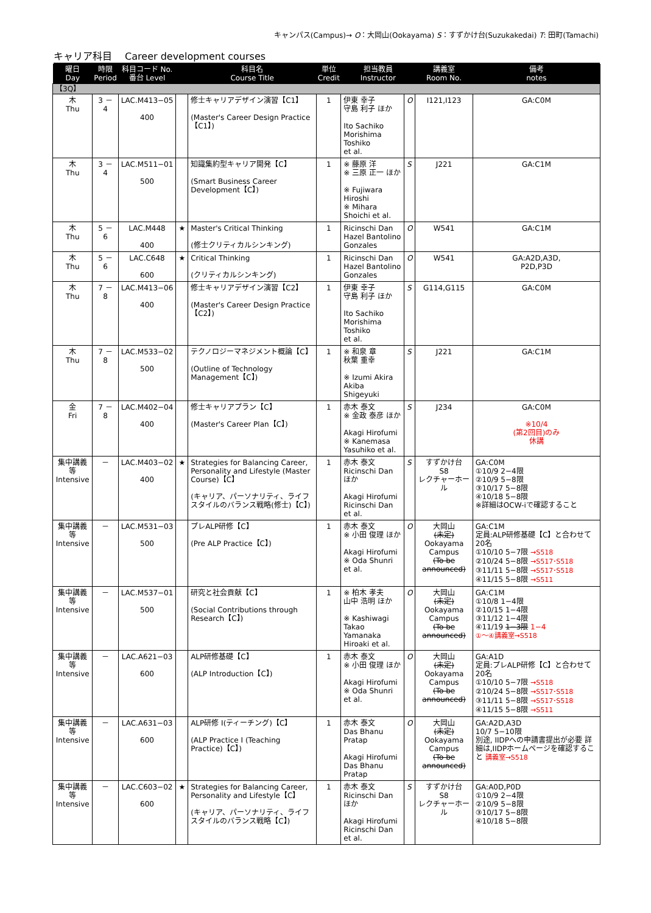キャンパス(Campus)→ O：大岡山(Ookayama) S：すずかけ台(Suzukakedai) T: 田町(Tamachi)
キャリア科目　 Career development courses
| 曜日 Day | 時限 Period | 科目コード No. 番台 Level | | 科目名 Course Title | 単位 Credit | 担当教員 Instructor | | 講義室 Room No. | 備考 notes |
| --- | --- | --- | --- | --- | --- | --- | --- | --- | --- |
| 【3Q】 | | | | | | | | | |
| 木 Thu | 3 － 4 | LAC.M413−05 400 | | 修士キャリアデザイン演習【C1】 (Master's Career Design Practice【C1】) | 1 | 伊東 幸子 守島 利子 ほか Ito Sachiko Morishima Toshiko et al. | O | I121,I123 | GA:C0M |
| 木 Thu | 3 － 4 | LAC.M511−01 500 | | 知識集約型キャリア開発【C】 (Smart Business Career Development【C】) | 1 | ※ 藤原 洋 ※ 三原 正一 ほか ※ Fujiwara Hiroshi ※ Mihara Shoichi et al. | S | J221 | GA:C1M |
| 木 Thu | 5 － 6 | LAC.M448 400 | ★ | Master's Critical Thinking (修士クリティカルシンキング) | 1 | Ricinschi Dan Hazel Bantolino Gonzales | O | W541 | GA:C1M |
| 木 Thu | 5 － 6 | LAC.C648 600 | ★ | Critical Thinking (クリティカルシンキング) | 1 | Ricinschi Dan Hazel Bantolino Gonzales | O | W541 | GA:A2D,A3D, P2D,P3D |
| 木 Thu | 7 － 8 | LAC.M413−06 400 | | 修士キャリアデザイン演習【C2】 (Master's Career Design Practice【C2】) | 1 | 伊東 幸子 守島 利子 ほか Ito Sachiko Morishima Toshiko et al. | S | G114,G115 | GA:C0M |
| 木 Thu | 7 － 8 | LAC.M533−02 500 | | テクノロジーマネジメント概論【C】 (Outline of Technology Management【C】) | 1 | ※ 和泉 章 秋葉 重幸 ※ Izumi Akira Akiba Shigeyuki | S | J221 | GA:C1M |
| 金 Fri | 7 － 8 | LAC.M402−04 400 | | 修士キャリアプラン【C】 (Master's Career Plan【C】) | 1 | 赤木 泰文 ※ 金政 泰彦 ほか Akagi Hirofumi ※ Kanemasa Yasuhiko et al. | S | J234 | GA:C0M ※10/4 (第2回目)のみ 休講 |
| 集中講義等 Intensive | － | LAC.M403−02 400 | ★ | Strategies for Balancing Career, Personality and Lifestyle (Master Course)【C】 (キャリア、パーソナリティ、ライフスタイルのバランス戦略(修士)【C】) | 1 | 赤木 泰文 Ricinschi Dan ほか Akagi Hirofumi Ricinschi Dan et al. | S | すずかけ台 S8 レクチャーホール | GA:C0M ①10/9 2−4限 ②10/9 5−8限 ③10/17 5−8限 ④10/18 5−8限 ※詳細はOCW-iで確認すること |
| 集中講義等 Intensive | － | LAC.M531−03 500 | | プレALP研修【C】 (Pre ALP Practice【C】) | 1 | 赤木 泰文 ※ 小田 俊理 ほか Akagi Hirofumi ※ Oda Shunri et al. | O | 大岡山 (未定) Ookayama Campus (To be announced) | GA:C1M 定員:ALP研修基礎【C】と合わせて20名 ①10/10 5−7限 →S518 ②10/24 5−8限 →S517･S518 ③11/11 5−8限 →S517･S518 ④11/15 5−8限 →S511 |
| 集中講義等 Intensive | － | LAC.M537−01 500 | | 研究と社会貢献【C】 (Social Contributions through Research【C】) | 1 | ※ 柏木 孝夫 山中 浩明 ほか ※ Kashiwagi Takao Yamanaka Hiroaki et al. | O | 大岡山 (未定) Ookayama Campus (To be announced) | GA:C1M ①10/8 1−4限 ②10/15 1−4限 ③11/12 1−4限 ④11/19 1−3限 1−4 ①〜④講義室→S518 |
| 集中講義等 Intensive | － | LAC.A621−03 600 | | ALP研修基礎【C】 (ALP Introduction【C】) | 1 | 赤木 泰文 ※ 小田 俊理 ほか Akagi Hirofumi ※ Oda Shunri et al. | O | 大岡山 (未定) Ookayama Campus (To be announced) | GA:A1D 定員:プレALP研修【C】と合わせて20名 ①10/10 5−7限 →S518 ②10/24 5−8限 →S517･S518 ③11/11 5−8限 →S517･S518 ④11/15 5−8限 →S511 |
| 集中講義等 Intensive | － | LAC.A631−03 600 | | ALP研修 I(ティーチング)【C】 (ALP Practice I (Teaching Practice)【C】) | 1 | 赤木 泰文 Das Bhanu Pratap Akagi Hirofumi Das Bhanu Pratap | O | 大岡山 (未定) Ookayama Campus (To be announced) | GA:A2D,A3D 10/7 5−10限 別途, IIDPへの申請書提出が必要 詳細は,IIDPホームページを確認すること 講義室→S518 |
| 集中講義等 Intensive | － | LAC.C603−02 600 | ★ | Strategies for Balancing Career, Personality and Lifestyle【C】 (キャリア、パーソナリティ、ライフスタイルのバランス戦略【C】) | 1 | 赤木 泰文 Ricinschi Dan ほか Akagi Hirofumi Ricinschi Dan et al. | S | すずかけ台 S8 レクチャーホール | GA:A0D,P0D ①10/9 2−4限 ②10/9 5−8限 ③10/17 5−8限 ④10/18 5−8限 |